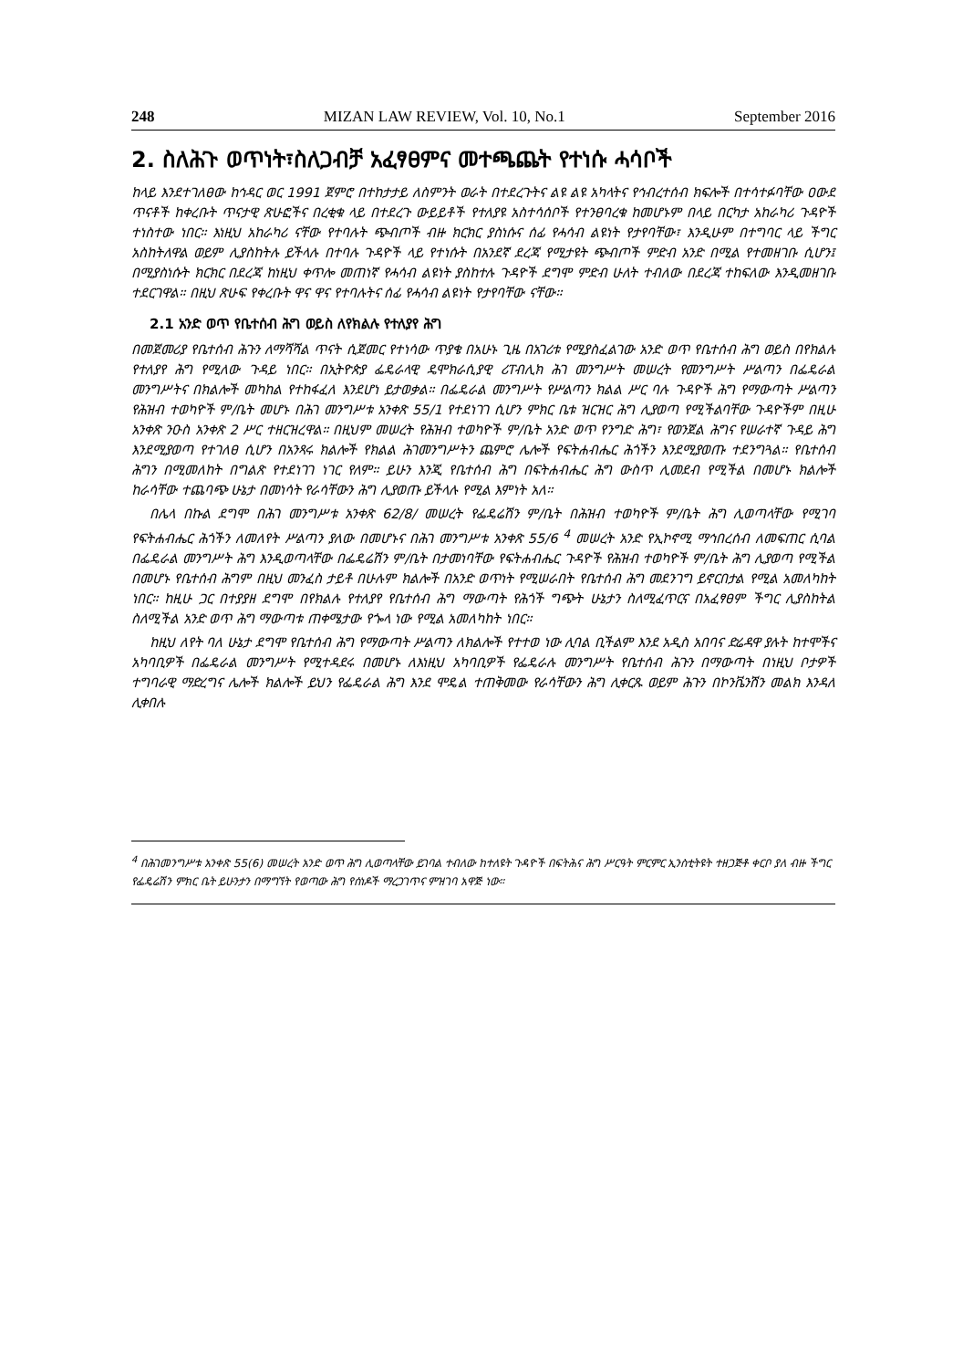248 MIZAN LAW REVIEW, Vol. 10, No.1 September 2016
2. ስለሕጉ ወጥነት፣ስለጋብቻ አፈፃፀምና መተጫጨት የተነሱ ሓሳቦች
ከላይ እንደተገለፀው ከኅዳር ወር 1991 ጀምሮ በተከታታይ ለስምንት ወራት በተደረጉትና ልዩ ልዩ አካላትና የኅብረተሰብ ክፍሎች በተሳተፉባቸው ዐውደ ጥናቶች ከቀረቡት ጥናታዊ ጽሁፎችና በረቂቁ ላይ በተደረጉ ውይይቶች የተለያዩ አስተሳሰቦች የተንፀባረቁ ከመሆኑም በላይ በርካታ አከራካሪ ጉዳዮች ተነስተው ነበር። እነዚህ አከራካሪ ናቸው የተባሉት ጭብጦች ብዙ ክርክር ያስነሱና ሰፊ የሓሳብ ልዩነት የታየባቸው፣ እንዲሁም በተግባር ላይ ችግር አስከትለዋል ወይም ሊያስከትሉ ይችላሉ በተባሉ ጉዳዮች ላይ የተነሱት በአንደኛ ደረጃ የሚታዩት ጭብጦች ምድብ አንድ በሚል የተመዘገቡ ሲሆን፤ በሚያስነሱት ክርክር በደረጃ ከነዚህ ቀጥሎ መጠነኛ የሓሳብ ልዩነት ያስከተሉ ጉዳዮች ደግሞ ምድብ ሁለት ተብለው በደረጃ ተከፍለው እንዲመዘገቡ ተደርገዋል። በዚህ ጽሁፍ የቀረቡት ዋና ዋና የተባሉትና ሰፊ የሓሳብ ልዩነት የታየባቸው ናቸው።
2.1 አንድ ወጥ የቤተሰብ ሕግ ወይስ ለየክልሉ የተለያየ ሕግ
በመጀመሪያ የቤተሰብ ሕጉን ለማሻሻል ጥናት ሲጀመር የተነሳው ጥያቄ በአሁኑ ጊዜ በአገሪቱ የሚያስፈልገው አንድ ወጥ የቤተሰብ ሕግ ወይስ በየክልሉ የተለያየ ሕግ የሚለው ጉዳይ ነበር። በኢትዮጵያ ፌዴራላዊ ዴሞክራሲያዊ ሪፐብሊክ ሕገ መንግሥት መሠረት የመንግሥት ሥልጣን በፌዴራል መንግሥትና በክልሎች መካከል የተከፋፈለ እንደሆነ ይታወቃል። በፌዴራል መንግሥት የሥልጣን ክልል ሥር ባሉ ጉዳዮች ሕግ የማውጣት ሥልጣን የሕዝብ ተወካዮች ም/ቤት መሆኑ በሕገ መንግሥቱ አንቀጽ 55/1 የተደነገገ ሲሆን ምክር ቤቱ ዝርዝር ሕግ ሊያወጣ የሚችልባቸው ጉዳዮችም በዚሁ አንቀጽ ንዑስ አንቀጽ 2 ሥር ተዘርዝረዋል። በዚህም መሠረት የሕዝብ ተወካዮች ም/ቤት አንድ ወጥ የንግድ ሕግ፣ የወንጀል ሕግና የሠራተኛ ጉዳይ ሕግ እንደሚያወጣ የተገለፀ ሲሆን በአንጻሩ ክልሎች የክልል ሕገመንግሥትን ጨምሮ ሌሎች የፍትሐብሔር ሕጎችን እንደሚያወጡ ተደንግጓል። የቤተሰብ ሕግን በሚመለከት በግልጽ የተደነገገ ነገር የለም። ይሁን እንጂ የቤተሰብ ሕግ በፍትሐብሔር ሕግ ውስጥ ሊመደብ የሚችል በመሆኑ ክልሎች ከራሳቸው ተጨባጭ ሁኔታ በመነሳት የራሳቸውን ሕግ ሊያወጡ ይችላሉ የሚል እምነት አለ።
በሌላ በኩል ደግሞ በሕገ መንግሥቱ አንቀጽ 62/8/ መሠረት የፌዴሬሽን ም/ቤት በሕዝብ ተወካዮች ም/ቤት ሕግ ሊወጣላቸው የሚገባ የፍትሐብሔር ሕጎችን ለመለየት ሥልጣን ያለው በመሆኑና በሕገ መንግሥቱ አንቀጽ 55/6 <sup>4</sup> መሠረት አንድ የኢኮኖሚ ማኅበረሰብ ለመፍጠር ሲባል በፌዴራል መንግሥት ሕግ እንዲወጣላቸው በፌዴሬሽን ም/ቤት በታመነባቸው የፍትሐብሔር ጉዳዮች የሕዝብ ተወካዮች ም/ቤት ሕግ ሊያወጣ የሚችል በመሆኑ የቤተሰብ ሕግም በዚህ መንፈስ ታይቶ በሁሉም ክልሎች በአንድ ወጥነት የሚሠራበት የቤተሰብ ሕግ መደንገግ ይኖርበታል የሚል አመለካከት ነበር። ከዚሁ ጋር በተያያዘ ደግሞ በየክልሉ የተለያየ የቤተሰብ ሕግ ማውጣት የሕጎች ግጭት ሁኔታን ስለሚፈጥርና በአፈፃፀም ችግር ሊያስከትል ስለሚችል አንድ ወጥ ሕግ ማውጣቱ ጠቀሜታው የጐላ ነው የሚል አመለካከት ነበር።
ከዚህ ለየት ባለ ሁኔታ ደግሞ የቤተሰብ ሕግ የማውጣት ሥልጣን ለክልሎች የተተወ ነው ሊባል ቢችልም እንደ አዲስ አበባና ድሬዳዋ ያሉት ከተሞችና አካባቢዎች በፌዴራል መንግሥት የሚተዳደሩ በመሆኑ ለእነዚህ አካባቢዎች የፌዴራሉ መንግሥት የቤተሰብ ሕጉን በማውጣት በነዚህ ቦታዎች ተግባራዊ ማድረግና ሌሎች ክልሎች ይህን የፌዴራል ሕግ እንደ ሞዴል ተጠቅመው የራሳቸውን ሕግ ሊቀርጹ ወይም ሕጉን በኮንቬንሽን መልክ እንዳለ ሊቀበሉ
<sup>4</sup> በሕገመንግሥቱ አንቀጽ 55(6) መሠረት አንድ ወጥ ሕግ ሊወጣላቸው ይገባል ተብለው ከተለዩት ጉዳዮች በፍትሕና ሕግ ሥርዓት ምርምር ኢንስቲትዩት ተዘጋጅቶ ቀርቦ ያለ ብዙ ችግር የፌዴሬሽን ምክር ቤት ይሁንታን በማግኘት የወጣው ሕግ የሰነዶች ማረጋገጥና ምዝገባ አዋጅ ነው።